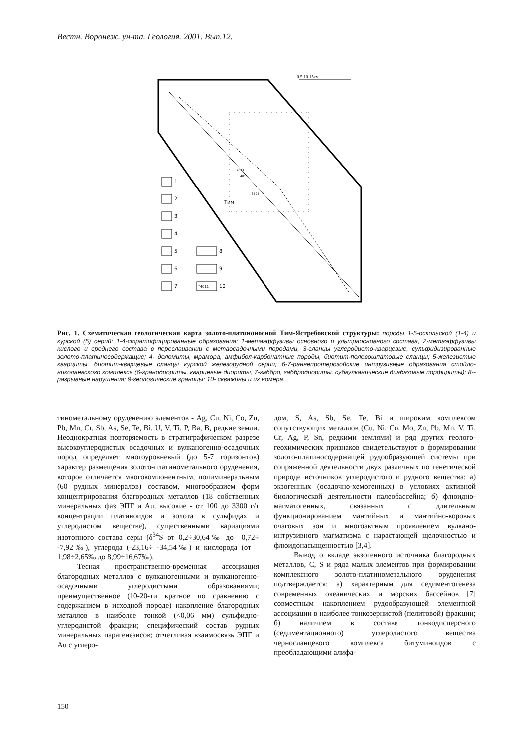Вестн. Воронеж. ун-та. Геология. 2001. Вып.12.
0 5 10 15км.
1
2
3
4
5
6
7
8
9
10
°4011
Тим
4014
4011
3525
Рис. 1. Схематическая геологическая карта золото-платиноносной Тим-Ястребовской структуры: породы 1-5-оскольской (1-4) и курской (5) серий: 1-4-стратифицированные образования: 1-метаэффузивы основного и ультраосновного состава, 2-метаэффузивы кислого и среднего состава в переслаивании с метаосадочными породами, 3-сланцы углеродисто-кварцевые, сульфидизированные золото-платиносодержащие; 4- доломиты, мрамора, амфибол-карбонатные породы, биотит-полевошпатовые сланцы; 5-железистые кварциты, биотит-кварцевые сланцы курской железорудной серии; 6-7-раннепротерозойские интрузивные образования стойло-николаевского комплекса (6-гранодиориты, кварцевые диориты, 7-габбро, габбродиориты, субвулканические диабазовые порфириты); 8--разрывные нарушения; 9-геологические границы; 10- скважины и их номера.
тинометальному оруденению элементов - Ag, Cu, Ni, Co, Zu, Pb, Mn, Cr, Sb, As, Se, Te, Bi, U, V, Ti, P, Ba, B, редкие земли. Неоднократная повторяемость в стратиграфическом разрезе высокоуглеродистых осадочных и вулканогенно-осадочных пород определяет многоуровневый (до 5-7 горизонтов) характер размещения золото-платинометального оруденения, которое отличается многокомпонентным, полиминеральным (60 рудных минералов) составом, многообразием форм концентрирования благородных металлов (18 собственных минеральных фаз ЭПГ и Au, высокие - от 100 до 3300 г/т концентрации платиноидов и золота в сульфидах и углеродистом веществе), существенными вариациями изотопного состава серы (δ<sup>34</sup>S от 0,2÷30,64‰ до –0,72÷ -7,92‰), углерода (-23,16÷ -34,54‰) и кислорода (от –1,98÷2,65‰ до 8,99÷16,67‰).
Тесная пространственно-временная ассоциация благородных металлов с вулканогенными и вулканогенно-осадочными углеродистыми образованиями; преимущественное (10-20-ти кратное по сравнению с содержанием в исходной породе) накопление благородных металлов в наиболее тонкой (<0,06 мм) сульфидно-углеродистой фракции; специфический состав рудных минеральных парагенезисов; отчетливая взаимосвязь ЭПГ и Au с углеро-
дом, S, As, Sb, Se, Te, Bi и широким комплексом сопутствующих металлов (Cu, Ni, Co, Mo, Zn, Pb, Mn, V, Ti, Cr, Ag, P, Sn, редкими землями) и ряд других геолого-геохимических признаков свидетельствуют о формировании золото-платиносодержащей рудообразующей системы при сопряженной деятельности двух различных по генетической природе источников углеродистого и рудного вещества: а) экзогенных (осадочно-хемогенных) в условиях активной биологической деятельности палеобассейна; б) флюидно-магматогенных, связанных с длительным функционированием мантийных и мантийно-коровых очаговых зон и многоактным проявлением вулкано-интрузивного магматизма с нарастающей щелочностью и флюидонасыщенностью [3,4].
Вывод о вкладе экзогенного источника благородных металлов, C, S и ряда малых элементов при формировании комплексного золото-платинометального оруденения подтверждается: а) характерным для седиментогенеза современных океанических и морских бассейнов [7] совместным накоплением рудообразующей элементной ассоциации в наиболее тонкозернистой (пелитовой) фракции; б) наличием в составе тонкодисперсного (седиментационного) углеродистого вещества черносланцевого комплекса битуминоидов с преобладающими алифа-
150